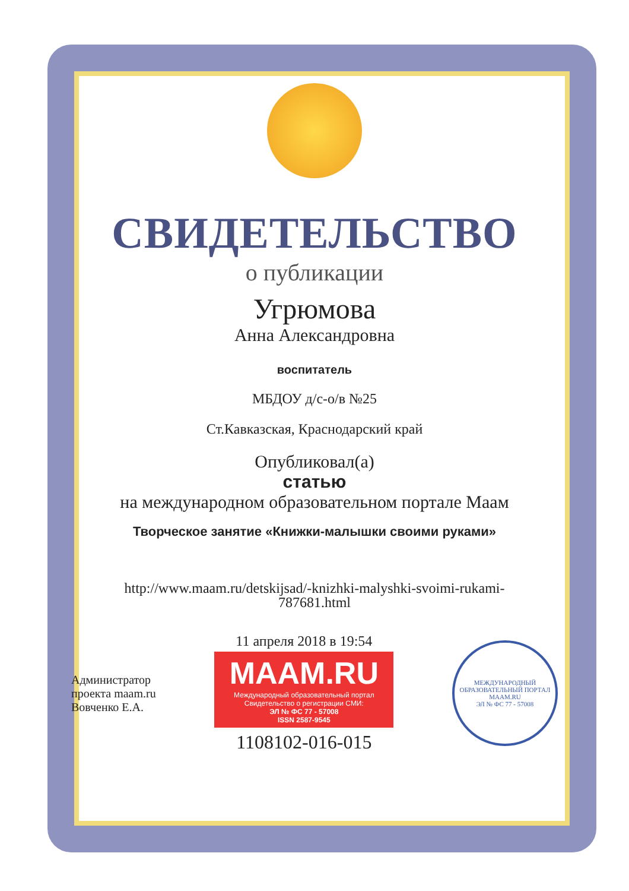СВИДЕТЕЛЬСТВО
о публикации
Угрюмова
Анна Александровна
воспитатель
МБДОУ д/с-о/в №25
Ст.Кавказская, Краснодарский край
Опубликовал(а)
статью
на международном образовательном портале Маам
Творческое занятие «Книжки-малышки своими руками»
http://www.maam.ru/detskijsad/-knizhki-malyshki-svoimi-rukami-
787681.html
Администратор
проекта maam.ru
Вовченко Е.А.
11 апреля 2018 в 19:54
MAAM.RU
Международный образовательный портал
Свидетельство о регистрации СМИ:
ЭЛ № ФС 77 - 57008
ISSN 2587-9545
1108102-016-015
МЕЖДУНАРОДНЫЙ ОБРАЗОВАТЕЛЬНЫЙ ПОРТАЛ
MAAM.RU
ЭЛ № ФС 77 - 57008